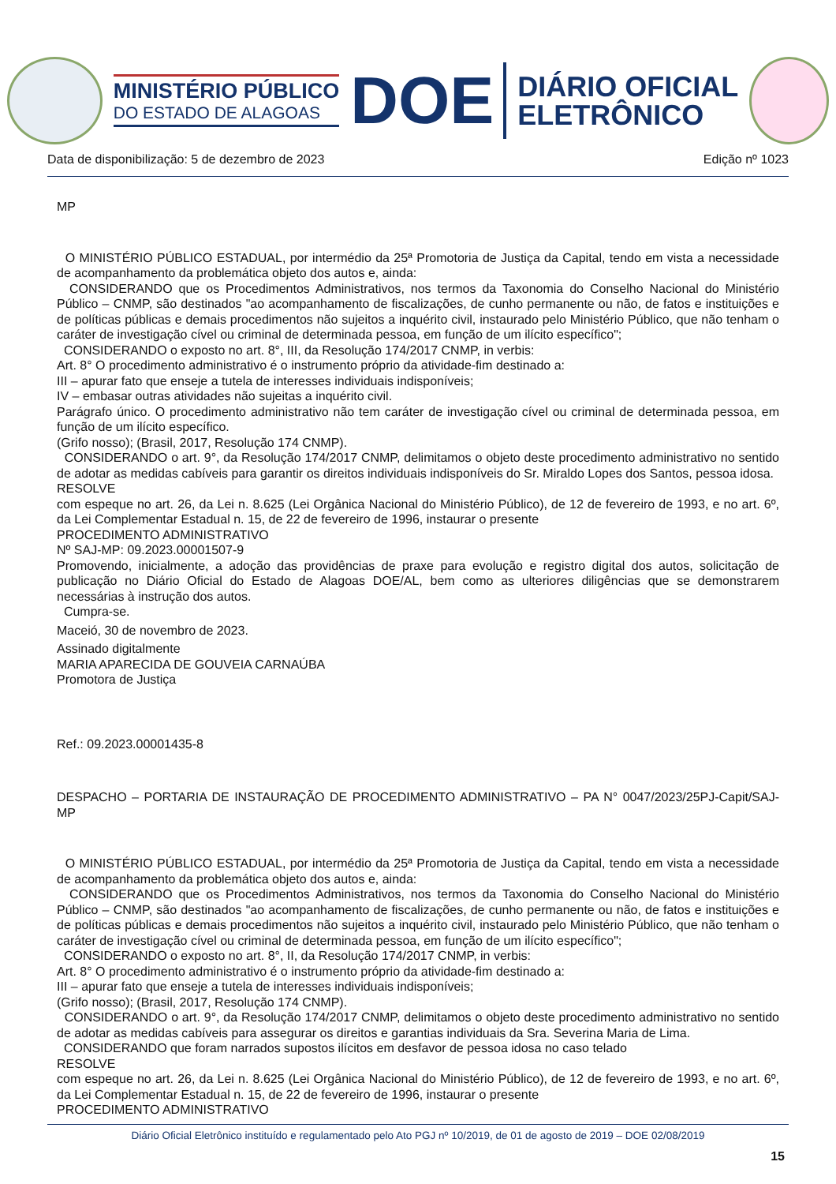MINISTÉRIO PÚBLICO
DO ESTADO DE ALAGOAS
DOE
DIÁRIO OFICIAL
ELETRÔNICO
Data de disponibilização: 5 de dezembro de 2023 Edição nº 1023
MP
O MINISTÉRIO PÚBLICO ESTADUAL, por intermédio da 25ª Promotoria de Justiça da Capital, tendo em vista a necessidade de acompanhamento da problemática objeto dos autos e, ainda:
CONSIDERANDO que os Procedimentos Administrativos, nos termos da Taxonomia do Conselho Nacional do Ministério Público – CNMP, são destinados "ao acompanhamento de fiscalizações, de cunho permanente ou não, de fatos e instituições e de políticas públicas e demais procedimentos não sujeitos a inquérito civil, instaurado pelo Ministério Público, que não tenham o caráter de investigação cível ou criminal de determinada pessoa, em função de um ilícito específico";
CONSIDERANDO o exposto no art. 8°, III, da Resolução 174/2017 CNMP, in verbis:
Art. 8° O procedimento administrativo é o instrumento próprio da atividade-fim destinado a:
III – apurar fato que enseje a tutela de interesses individuais indisponíveis;
IV – embasar outras atividades não sujeitas a inquérito civil.
Parágrafo único. O procedimento administrativo não tem caráter de investigação cível ou criminal de determinada pessoa, em função de um ilícito específico.
(Grifo nosso); (Brasil, 2017, Resolução 174 CNMP).
CONSIDERANDO o art. 9°, da Resolução 174/2017 CNMP, delimitamos o objeto deste procedimento administrativo no sentido de adotar as medidas cabíveis para garantir os direitos individuais indisponíveis do Sr. Miraldo Lopes dos Santos, pessoa idosa.
RESOLVE
com espeque no art. 26, da Lei n. 8.625 (Lei Orgânica Nacional do Ministério Público), de 12 de fevereiro de 1993, e no art. 6º, da Lei Complementar Estadual n. 15, de 22 de fevereiro de 1996, instaurar o presente
PROCEDIMENTO ADMINISTRATIVO
Nº SAJ-MP: 09.2023.00001507-9
Promovendo, inicialmente, a adoção das providências de praxe para evolução e registro digital dos autos, solicitação de publicação no Diário Oficial do Estado de Alagoas DOE/AL, bem como as ulteriores diligências que se demonstrarem necessárias à instrução dos autos.
Cumpra-se.
Maceió, 30 de novembro de 2023.
Assinado digitalmente
MARIA APARECIDA DE GOUVEIA CARNAÚBA
Promotora de Justiça
Ref.: 09.2023.00001435-8
DESPACHO – PORTARIA DE INSTAURAÇÃO DE PROCEDIMENTO ADMINISTRATIVO – PA N° 0047/2023/25PJ-Capit/SAJ-MP
O MINISTÉRIO PÚBLICO ESTADUAL, por intermédio da 25ª Promotoria de Justiça da Capital, tendo em vista a necessidade de acompanhamento da problemática objeto dos autos e, ainda:
CONSIDERANDO que os Procedimentos Administrativos, nos termos da Taxonomia do Conselho Nacional do Ministério Público – CNMP, são destinados "ao acompanhamento de fiscalizações, de cunho permanente ou não, de fatos e instituições e de políticas públicas e demais procedimentos não sujeitos a inquérito civil, instaurado pelo Ministério Público, que não tenham o caráter de investigação cível ou criminal de determinada pessoa, em função de um ilícito específico";
CONSIDERANDO o exposto no art. 8°, II, da Resolução 174/2017 CNMP, in verbis:
Art. 8° O procedimento administrativo é o instrumento próprio da atividade-fim destinado a:
III – apurar fato que enseje a tutela de interesses individuais indisponíveis;
(Grifo nosso); (Brasil, 2017, Resolução 174 CNMP).
CONSIDERANDO o art. 9°, da Resolução 174/2017 CNMP, delimitamos o objeto deste procedimento administrativo no sentido de adotar as medidas cabíveis para assegurar os direitos e garantias individuais da Sra. Severina Maria de Lima.
CONSIDERANDO que foram narrados supostos ilícitos em desfavor de pessoa idosa no caso telado
RESOLVE
com espeque no art. 26, da Lei n. 8.625 (Lei Orgânica Nacional do Ministério Público), de 12 de fevereiro de 1993, e no art. 6º, da Lei Complementar Estadual n. 15, de 22 de fevereiro de 1996, instaurar o presente
PROCEDIMENTO ADMINISTRATIVO
Diário Oficial Eletrônico instituído e regulamentado pelo Ato PGJ nº 10/2019, de 01 de agosto de 2019 – DOE 02/08/2019
15